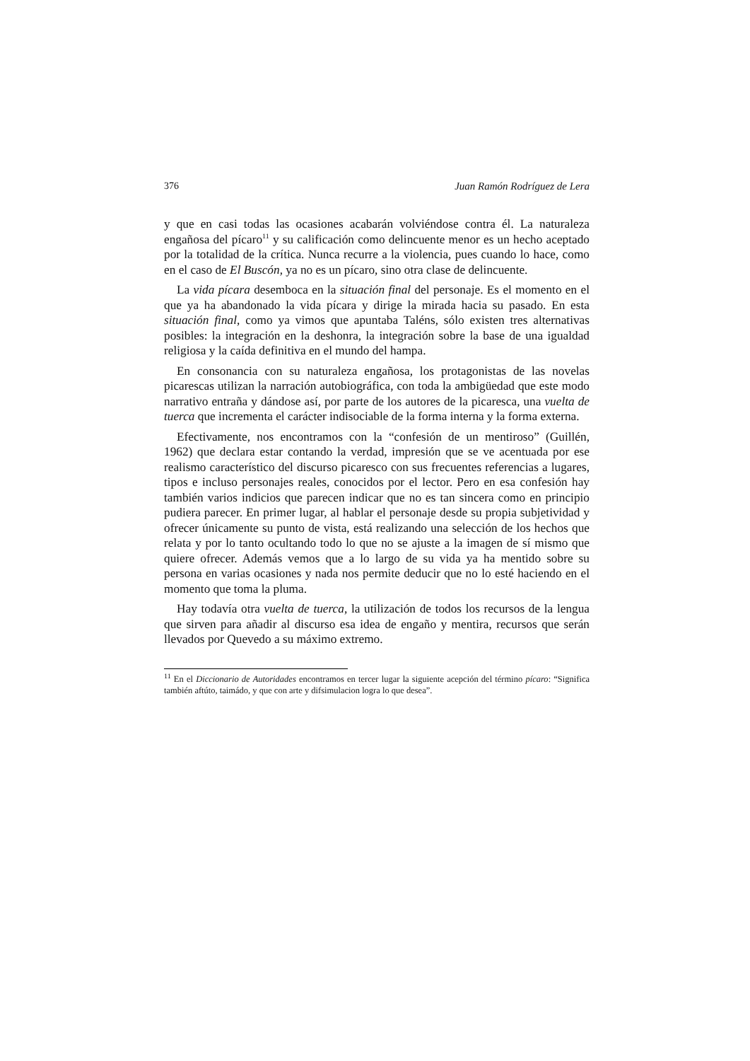376 Juan Ramón Rodríguez de Lera
y que en casi todas las ocasiones acabarán volviéndose contra él. La naturaleza engañosa del pícaro<sup>11</sup> y su calificación como delincuente menor es un hecho aceptado por la totalidad de la crítica. Nunca recurre a la violencia, pues cuando lo hace, como en el caso de El Buscón, ya no es un pícaro, sino otra clase de delincuente.
La vida pícara desemboca en la situación final del personaje. Es el momento en el que ya ha abandonado la vida pícara y dirige la mirada hacia su pasado. En esta situación final, como ya vimos que apuntaba Taléns, sólo existen tres alternativas posibles: la integración en la deshonra, la integración sobre la base de una igualdad religiosa y la caída definitiva en el mundo del hampa.
En consonancia con su naturaleza engañosa, los protagonistas de las novelas picarescas utilizan la narración autobiográfica, con toda la ambigüedad que este modo narrativo entraña y dándose así, por parte de los autores de la picaresca, una vuelta de tuerca que incrementa el carácter indisociable de la forma interna y la forma externa.
Efectivamente, nos encontramos con la “confesión de un mentiroso” (Guillén, 1962) que declara estar contando la verdad, impresión que se ve acentuada por ese realismo característico del discurso picaresco con sus frecuentes referencias a lugares, tipos e incluso personajes reales, conocidos por el lector. Pero en esa confesión hay también varios indicios que parecen indicar que no es tan sincera como en principio pudiera parecer. En primer lugar, al hablar el personaje desde su propia subjetividad y ofrecer únicamente su punto de vista, está realizando una selección de los hechos que relata y por lo tanto ocultando todo lo que no se ajuste a la imagen de sí mismo que quiere ofrecer. Además vemos que a lo largo de su vida ya ha mentido sobre su persona en varias ocasiones y nada nos permite deducir que no lo esté haciendo en el momento que toma la pluma.
Hay todavía otra vuelta de tuerca, la utilización de todos los recursos de la lengua que sirven para añadir al discurso esa idea de engaño y mentira, recursos que serán llevados por Quevedo a su máximo extremo.
<sup>11</sup> En el Diccionario de Autoridades encontramos en tercer lugar la siguiente acepción del término pícaro: “Significa también aftúto, taimádo, y que con arte y difsimulacion logra lo que desea”.